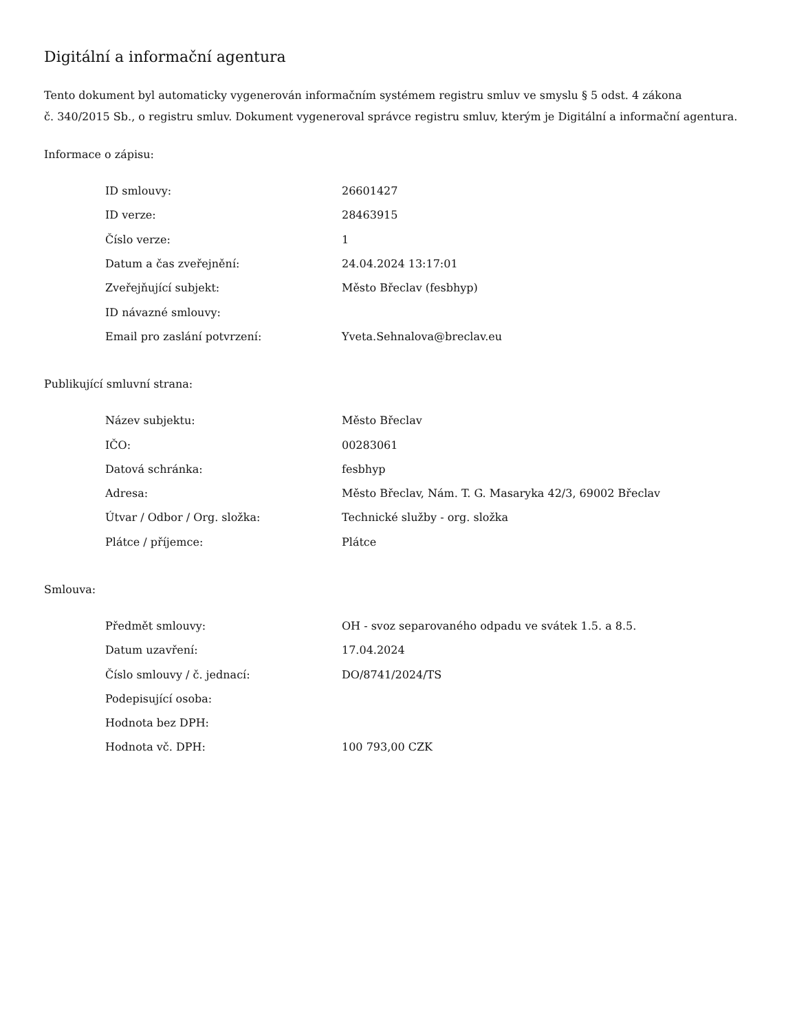Digitální a informační agentura
Tento dokument byl automaticky vygenerován informačním systémem registru smluv ve smyslu § 5 odst. 4 zákona
č. 340/2015 Sb., o registru smluv. Dokument vygeneroval správce registru smluv, kterým je Digitální a informační agentura.
Informace o zápisu:
| ID smlouvy: | 26601427 |
| ID verze: | 28463915 |
| Číslo verze: | 1 |
| Datum a čas zveřejnění: | 24.04.2024 13:17:01 |
| Zveřejňující subjekt: | Město Břeclav (fesbhyp) |
| ID návazné smlouvy: | |
| Email pro zaslání potvrzení: | Yveta.Sehnalova@breclav.eu |
Publikující smluvní strana:
| Název subjektu: | Město Břeclav |
| IČO: | 00283061 |
| Datová schránka: | fesbhyp |
| Adresa: | Město Břeclav, Nám. T. G. Masaryka 42/3, 69002 Břeclav |
| Útvar / Odbor / Org. složka: | Technické služby - org. složka |
| Plátce / příjemce: | Plátce |
Smlouva:
| Předmět smlouvy: | OH - svoz separovaného odpadu ve svátek 1.5. a 8.5. |
| Datum uzavření: | 17.04.2024 |
| Číslo smlouvy / č. jednací: | DO/8741/2024/TS |
| Podepisující osoba: | |
| Hodnota bez DPH: | |
| Hodnota vč. DPH: | 100 793,00 CZK |